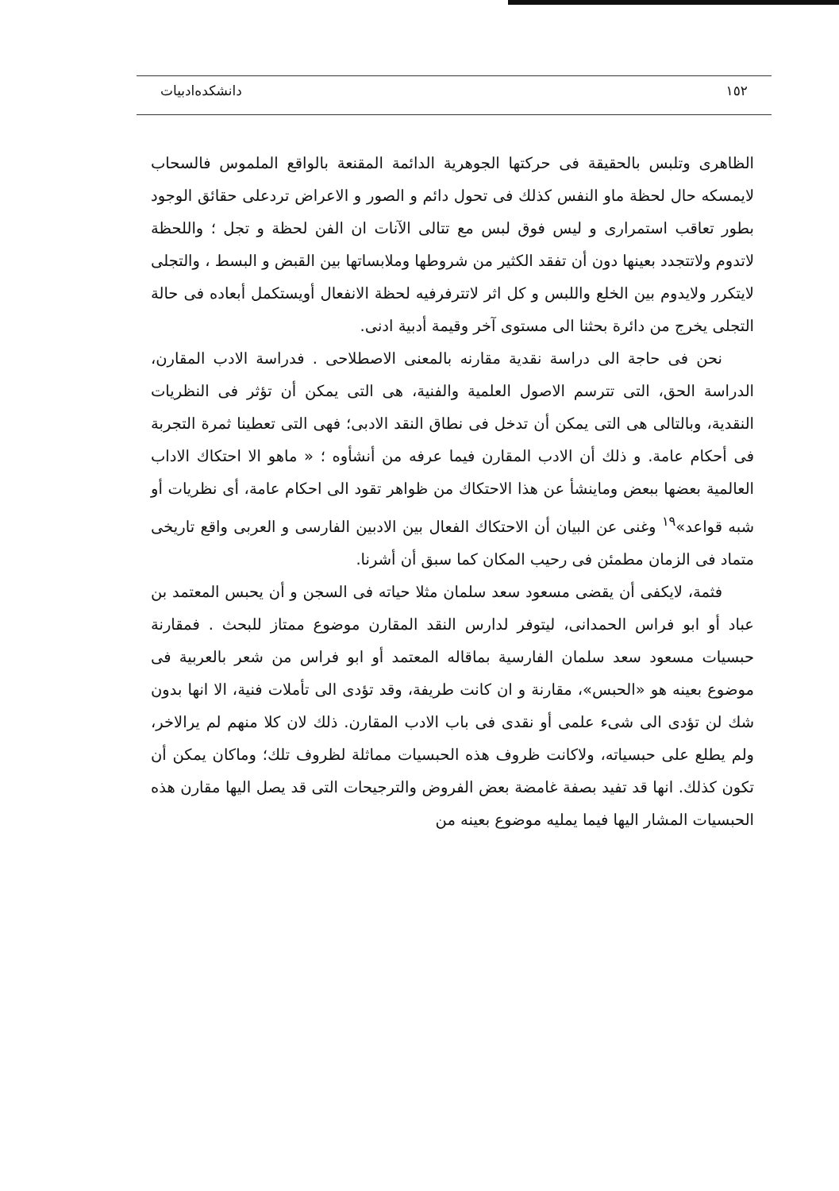١٥٢ دانشكده‌ادبيات
الظاهرى وتلبس بالحقيقة فى حركتها الجوهرية الدائمة المقنعة بالواقع الملموس فالسحاب لايمسكه حال لحظة ماو النفس كذلك فى تحول دائم و الصور و الاعراض تردعلى حقائق الوجود بطور تعاقب استمرارى و ليس فوق لبس مع تتالى الآنات ان الفن لحظة و تجل ؛ واللحظة لاتدوم ولاتتجدد بعينها دون أن تفقد الكثير من شروطها وملابساتها بين القبض و البسط ، والتجلى لايتكرر ولايدوم بين الخلع واللبس و كل اثر لاتترفرفيه لحظة الانفعال أويستكمل أبعاده فى حالة التجلى يخرج من دائرة بحثنا الى مستوى آخر وقيمة أدبية ادنى.
نحن فى حاجة الى دراسة نقدية مقارنه بالمعنى الاصطلاحى . فدراسة الادب المقارن، الدراسة الحق، التى تترسم الاصول العلمية والفنية، هى التى يمكن أن تؤثر فى النظريات النقدية، وبالتالى هى التى يمكن أن تدخل فى نطاق النقد الادبى؛ فهى التى تعطينا ثمرة التجربة فى أحكام عامة. و ذلك أن الادب المقارن فيما عرفه من أنشأوه ؛ « ماهو الا احتكاك الاداب العالمية بعضها ببعض وماينشأ عن هذا الاحتكاك من ظواهر تقود الى احكام عامة، أى نظريات أو شبه قواعد»<sup>١٩</sup> وغنى عن البيان أن الاحتكاك الفعال بين الادبين الفارسى و العربى واقع تاريخى متماد فى الزمان مطمئن فى رحيب المكان كما سبق أن أشرنا.
فثمة، لايكفى أن يقضى مسعود سعد سلمان مثلا حياته فى السجن و أن يحبس المعتمد بن عباد أو ابو فراس الحمدانى، ليتوفر لدارس النقد المقارن موضوع ممتاز للبحث . فمقارنة حبسيات مسعود سعد سلمان الفارسية بماقاله المعتمد أو ابو فراس من شعر بالعربية فى موضوع بعينه هو «الحبس»، مقارنة و ان كانت طريفة، وقد تؤدى الى تأملات فنية، الا انها بدون شك لن تؤدى الى شىء علمى أو نقدى فى باب الادب المقارن. ذلك لان كلا منهم لم يرالاخر، ولم يطلع على حبسياته، ولاكانت ظروف هذه الحبسيات مماثلة لظروف تلك؛ وماكان يمكن أن تكون كذلك. انها قد تفيد بصفة غامضة بعض الفروض والترجيحات التى قد يصل اليها مقارن هذه الحبسيات المشار اليها فيما يمليه موضوع بعينه من